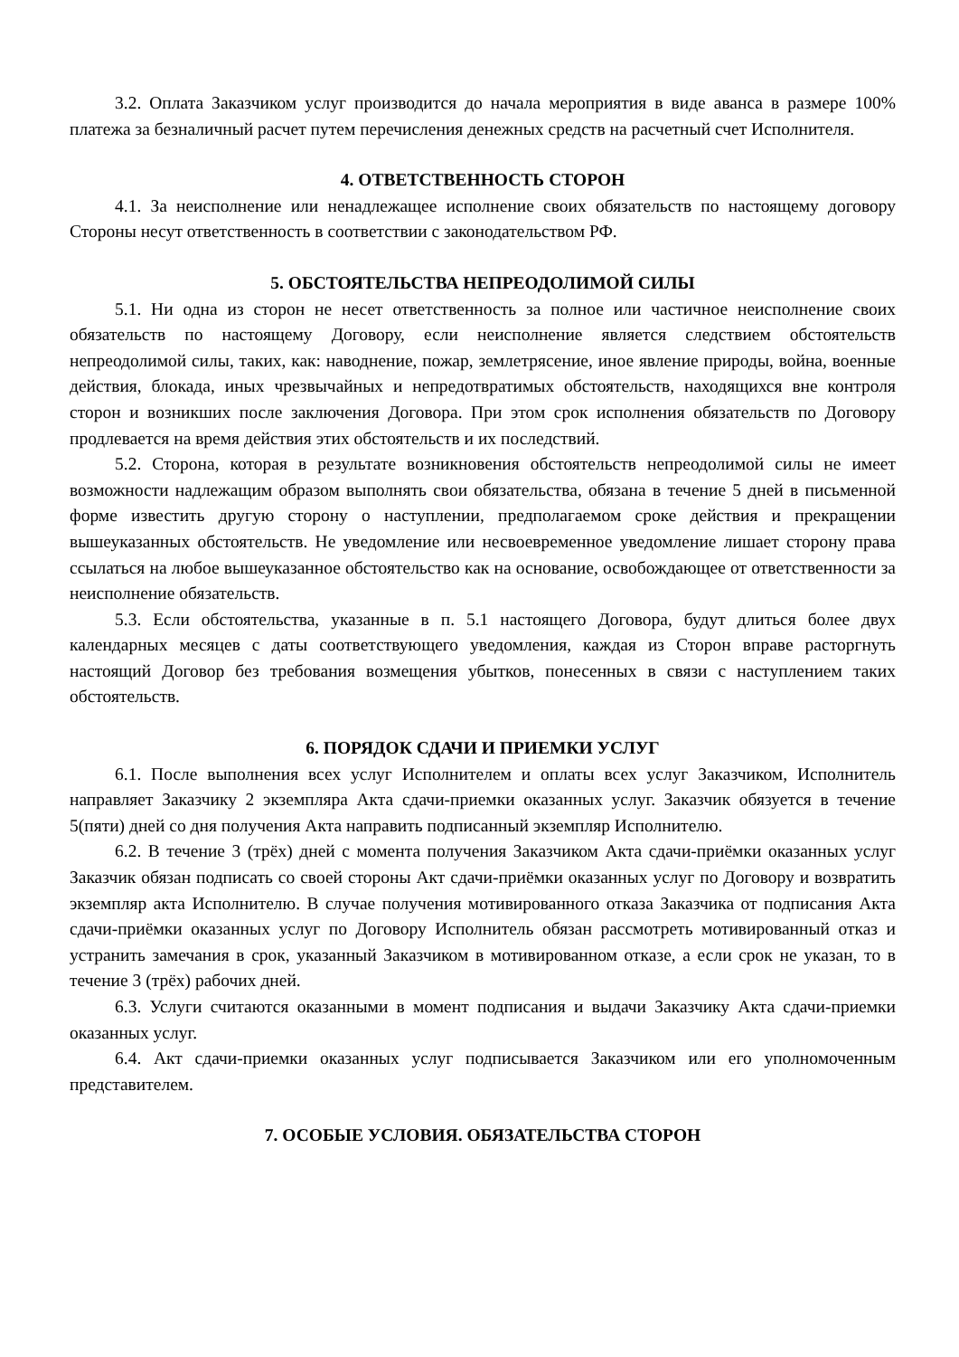3.2. Оплата Заказчиком услуг производится до начала мероприятия в виде аванса в размере 100% платежа за безналичный расчет путем перечисления денежных средств на расчетный счет Исполнителя.
4. ОТВЕТСТВЕННОСТЬ СТОРОН
4.1. За неисполнение или ненадлежащее исполнение своих обязательств по настоящему договору Стороны несут ответственность в соответствии с законодательством РФ.
5. ОБСТОЯТЕЛЬСТВА НЕПРЕОДОЛИМОЙ СИЛЫ
5.1. Ни одна из сторон не несет ответственность за полное или частичное неисполнение своих обязательств по настоящему Договору, если неисполнение является следствием обстоятельств непреодолимой силы, таких, как: наводнение, пожар, землетрясение, иное явление природы, война, военные действия, блокада, иных чрезвычайных и непредотвратимых обстоятельств, находящихся вне контроля сторон и возникших после заключения Договора. При этом срок исполнения обязательств по Договору продлевается на время действия этих обстоятельств и их последствий.
5.2. Сторона, которая в результате возникновения обстоятельств непреодолимой силы не имеет возможности надлежащим образом выполнять свои обязательства, обязана в течение 5 дней в письменной форме известить другую сторону о наступлении, предполагаемом сроке действия и прекращении вышеуказанных обстоятельств. Не уведомление или несвоевременное уведомление лишает сторону права ссылаться на любое вышеуказанное обстоятельство как на основание, освобождающее от ответственности за неисполнение обязательств.
5.3. Если обстоятельства, указанные в п. 5.1 настоящего Договора, будут длиться более двух календарных месяцев с даты соответствующего уведомления, каждая из Сторон вправе расторгнуть настоящий Договор без требования возмещения убытков, понесенных в связи с наступлением таких обстоятельств.
6. ПОРЯДОК СДАЧИ И ПРИЕМКИ УСЛУГ
6.1. После выполнения всех услуг Исполнителем и оплаты всех услуг Заказчиком, Исполнитель направляет Заказчику 2 экземпляра Акта сдачи-приемки оказанных услуг. Заказчик обязуется в течение 5(пяти) дней со дня получения Акта направить подписанный экземпляр Исполнителю.
6.2. В течение 3 (трёх) дней с момента получения Заказчиком Акта сдачи-приёмки оказанных услуг Заказчик обязан подписать со своей стороны Акт сдачи-приёмки оказанных услуг по Договору и возвратить экземпляр акта Исполнителю. В случае получения мотивированного отказа Заказчика от подписания Акта сдачи-приёмки оказанных услуг по Договору Исполнитель обязан рассмотреть мотивированный отказ и устранить замечания в срок, указанный Заказчиком в мотивированном отказе, а если срок не указан, то в течение 3 (трёх) рабочих дней.
6.3. Услуги считаются оказанными в момент подписания и выдачи Заказчику Акта сдачи-приемки оказанных услуг.
6.4. Акт сдачи-приемки оказанных услуг подписывается Заказчиком или его уполномоченным представителем.
7. ОСОБЫЕ УСЛОВИЯ. ОБЯЗАТЕЛЬСТВА СТОРОН